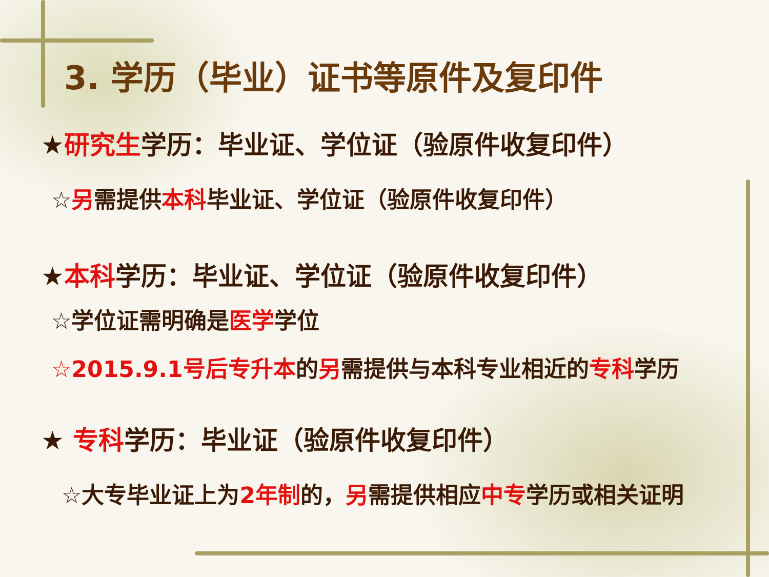3. 学历（毕业）证书等原件及复印件
★研究生学历：毕业证、学位证（验原件收复印件）
☆另需提供本科毕业证、学位证（验原件收复印件）
★本科学历：毕业证、学位证（验原件收复印件）
☆学位证需明确是医学学位
☆2015.9.1号后专升本的另需提供与本科专业相近的专科学历
★ 专科学历：毕业证（验原件收复印件）
☆大专毕业证上为2年制的，另需提供相应中专学历或相关证明